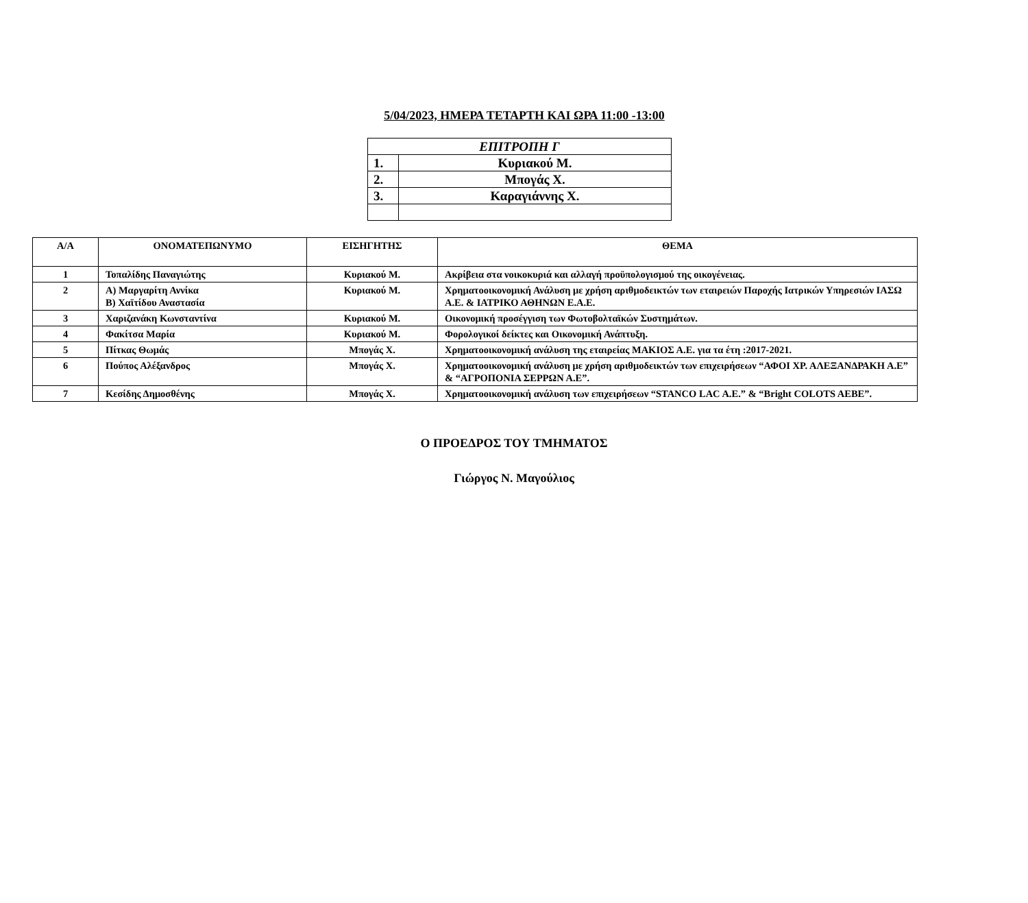5/04/2023, ΗΜΕΡΑ ΤΕΤΑΡΤΗ ΚΑΙ ΩΡΑ 11:00 -13:00
| ΕΠΙΤΡΟΠΗ Γ | |
| 1. | Κυριακού Μ. |
| 2. | Μπογάς Χ. |
| 3. | Καραγιάννης Χ. |
| Α/Α | ΟΝΟΜΑΤΕΠΩΝΥΜΟ | ΕΙΣΗΓΗΤΗΣ | ΘΕΜΑ |
| --- | --- | --- | --- |
| 1 | Τοπαλίδης Παναγιώτης | Κυριακού Μ. | Ακρίβεια στα νοικοκυριά και αλλαγή προϋπολογισμού της οικογένειας. |
| 2 | Α) Μαργαρίτη Αννίκα Β) Χαϊτίδου Αναστασία | Κυριακού Μ. | Χρηματοοικονομική Ανάλυση με χρήση αριθμοδεικτών των εταιρειών Παροχής Ιατρικών Υπηρεσιών ΙΑΣΩ Α.Ε. & ΙΑΤΡΙΚΟ ΑΘΗΝΩΝ Ε.Α.Ε. |
| 3 | Χαριζανάκη Κωνσταντίνα | Κυριακού Μ. | Οικονομική προσέγγιση των Φωτοβολταϊκών Συστημάτων. |
| 4 | Φακίτσα Μαρία | Κυριακού Μ. | Φορολογικοί δείκτες και Οικονομική Ανάπτυξη. |
| 5 | Πίτκας Θωμάς | Μπογάς Χ. | Χρηματοοικονομική ανάλυση της εταιρείας ΜΑΚΙΟΣ Α.Ε. για τα έτη :2017-2021. |
| 6 | Πούπος Αλέξανδρος | Μπογάς Χ. | Χρηματοοικονομική ανάλυση με χρήση αριθμοδεικτών των επιχειρήσεων “ΑΦΟΙ ΧΡ. ΑΛΕΞΑΝΔΡΑΚΗ Α.Ε” & “ΑΓΡΟΠΟΝΙΑ ΣΕΡΡΩΝ Α.Ε”. |
| 7 | Κεσίδης Δημοσθένης | Μπογάς Χ. | Χρηματοοικονομική ανάλυση των επιχειρήσεων “STANCO LAC A.E.” & “Bright COLOTS AEBE”. |
Ο ΠΡΟΕΔΡΟΣ ΤΟΥ ΤΜΗΜΑΤΟΣ
Γιώργος Ν. Μαγούλιος